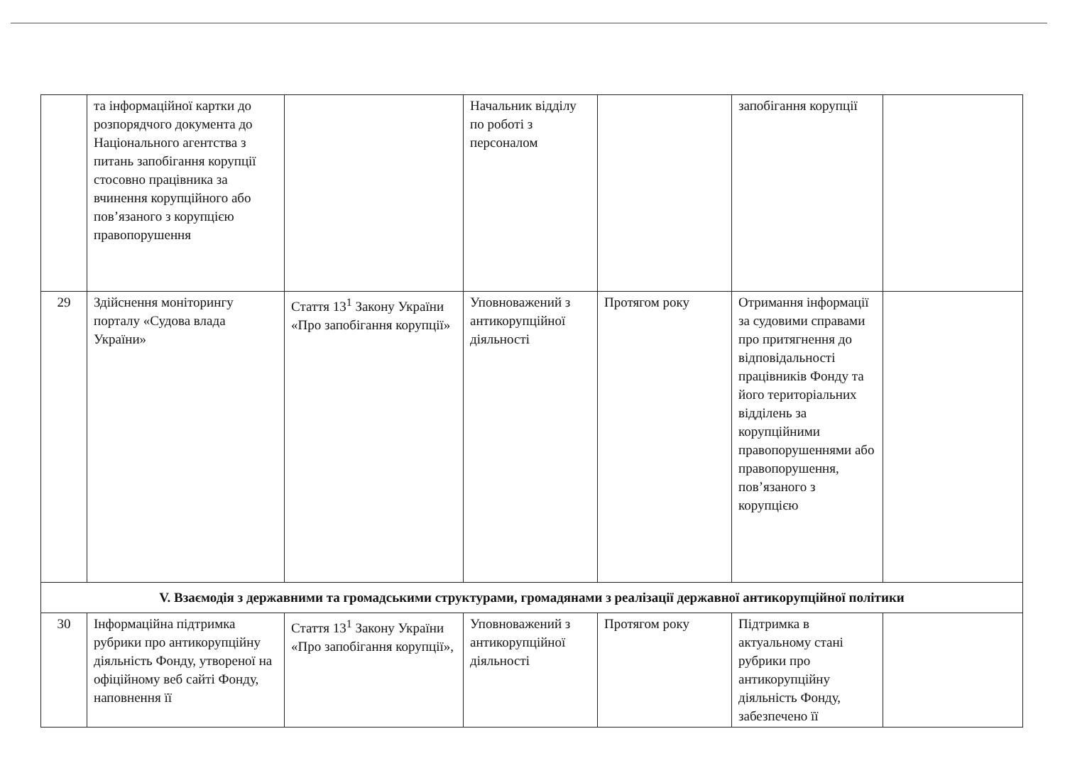| | та інформаційної картки до розпорядчого документа до Національного агентства з питань запобігання корупції стосовно працівника за вчинення корупційного або пов’язаного з корупцією правопорушення | | Начальник відділу по роботі з персоналом | | запобігання корупції | |
| 29 | Здійснення моніторингу порталу «Судова влада України» | Стаття 13<sup>1</sup> Закону України «Про запобігання корупції» | Уповноважений з антикорупційної діяльності | Протягом року | Отримання інформації за судовими справами про притягнення до відповідальності працівників Фонду та його територіальних відділень за корупційними правопорушеннями або правопорушення, пов’язаного з корупцією | |
| V. Взаємодія з державними та громадськими структурами, громадянами з реалізації державної антикорупційної політики | | | | | | |
| 30 | Інформаційна підтримка рубрики про антикорупційну діяльність Фонду, утвореної на офіційному веб сайті Фонду, наповнення її | Стаття 13<sup>1</sup> Закону України «Про запобігання корупції», | Уповноважений з антикорупційної діяльності | Протягом року | Підтримка в актуальному стані рубрики про антикорупційну діяльність Фонду, забезпечено її | |